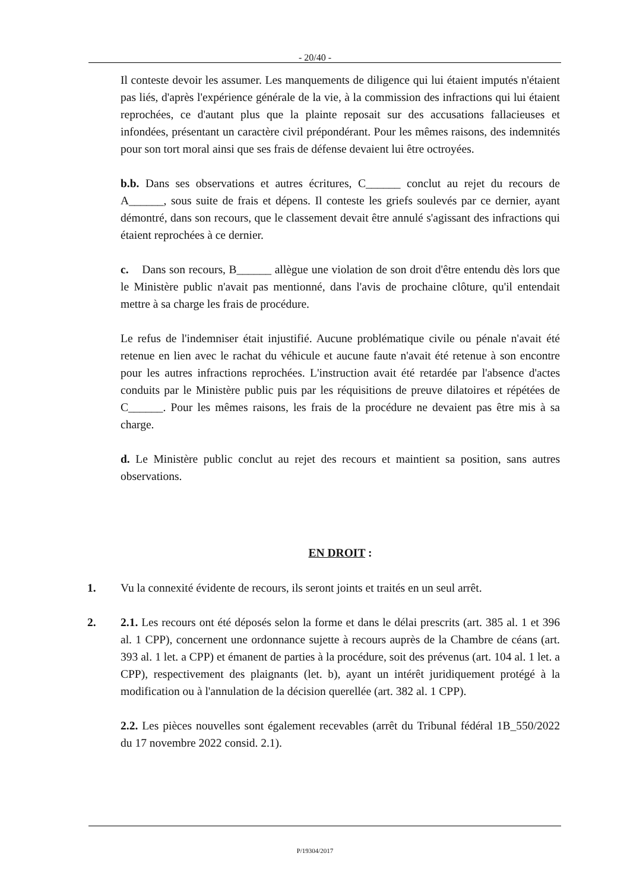- 20/40 -
Il conteste devoir les assumer. Les manquements de diligence qui lui étaient imputés n'étaient pas liés, d'après l'expérience générale de la vie, à la commission des infractions qui lui étaient reprochées, ce d'autant plus que la plainte reposait sur des accusations fallacieuses et infondées, présentant un caractère civil prépondérant. Pour les mêmes raisons, des indemnités pour son tort moral ainsi que ses frais de défense devaient lui être octroyées.
b.b. Dans ses observations et autres écritures, C______ conclut au rejet du recours de A______, sous suite de frais et dépens. Il conteste les griefs soulevés par ce dernier, ayant démontré, dans son recours, que le classement devait être annulé s'agissant des infractions qui étaient reprochées à ce dernier.
c. Dans son recours, B______ allègue une violation de son droit d'être entendu dès lors que le Ministère public n'avait pas mentionné, dans l'avis de prochaine clôture, qu'il entendait mettre à sa charge les frais de procédure.
Le refus de l'indemniser était injustifié. Aucune problématique civile ou pénale n'avait été retenue en lien avec le rachat du véhicule et aucune faute n'avait été retenue à son encontre pour les autres infractions reprochées. L'instruction avait été retardée par l'absence d'actes conduits par le Ministère public puis par les réquisitions de preuve dilatoires et répétées de C______. Pour les mêmes raisons, les frais de la procédure ne devaient pas être mis à sa charge.
d. Le Ministère public conclut au rejet des recours et maintient sa position, sans autres observations.
EN DROIT :
1. Vu la connexité évidente de recours, ils seront joints et traités en un seul arrêt.
2. 2.1. Les recours ont été déposés selon la forme et dans le délai prescrits (art. 385 al. 1 et 396 al. 1 CPP), concernent une ordonnance sujette à recours auprès de la Chambre de céans (art. 393 al. 1 let. a CPP) et émanent de parties à la procédure, soit des prévenus (art. 104 al. 1 let. a CPP), respectivement des plaignants (let. b), ayant un intérêt juridiquement protégé à la modification ou à l'annulation de la décision querellée (art. 382 al. 1 CPP).
2.2. Les pièces nouvelles sont également recevables (arrêt du Tribunal fédéral 1B_550/2022 du 17 novembre 2022 consid. 2.1).
P/19304/2017